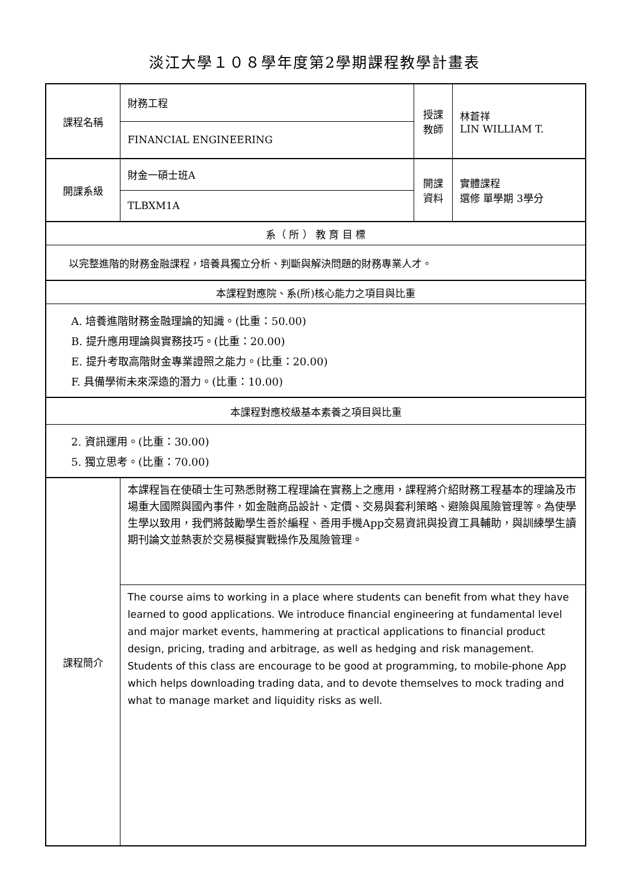淡江大學１０８學年度第2學期課程教學計畫表
| 課程名稱 | 財務工程 | 授課 教師 | 林蒼祥 LIN WILLIAM T. |
| | FINANCIAL ENGINEERING | | |
| 開課系級 | 財金一碩士班A | 開課 資料 | 實體課程 選修 單學期 3學分 |
| | TLBXM1A | | |
| 系（ 所 ） 教 育 目 標 | | | |
| 以完整進階的財務金融課程，培養具獨立分析、判斷與解決問題的財務專業人才。 | | | |
| 本課程對應院、系(所)核心能力之項目與比重 | | | |
| A. 培養進階財務金融理論的知識。(比重：50.00) B. 提升應用理論與實務技巧。(比重：20.00) E. 提升考取高階財金專業證照之能力。(比重：20.00) F. 具備學術未來深造的潛力。(比重：10.00) | | | |
| 本課程對應校級基本素養之項目與比重 | | | |
| 2. 資訊運用。(比重：30.00) 5. 獨立思考。(比重：70.00) | | | |
| 課程簡介 | 本課程旨在使碩士生可熟悉財務工程理論在實務上之應用，課程將介紹財務工程基本的理論及市場重大國際與國內事件，如金融商品設計、定價、交易與套利策略、避險與風險管理等。為使學生學以致用，我們將鼓勵學生善於編程、善用手機App交易資訊與投資工具輔助，與訓練學生讀期刊論文並熱衷於交易模擬實戰操作及風險管理。 | | |
| | The course aims to working in a place where students can benefit from what they have learned to good applications. We introduce financial engineering at fundamental level and major market events, hammering at practical applications to financial product design, pricing, trading and arbitrage, as well as hedging and risk management. Students of this class are encourage to be good at programming, to mobile-phone App which helps downloading trading data, and to devote themselves to mock trading and what to manage market and liquidity risks as well. | | |